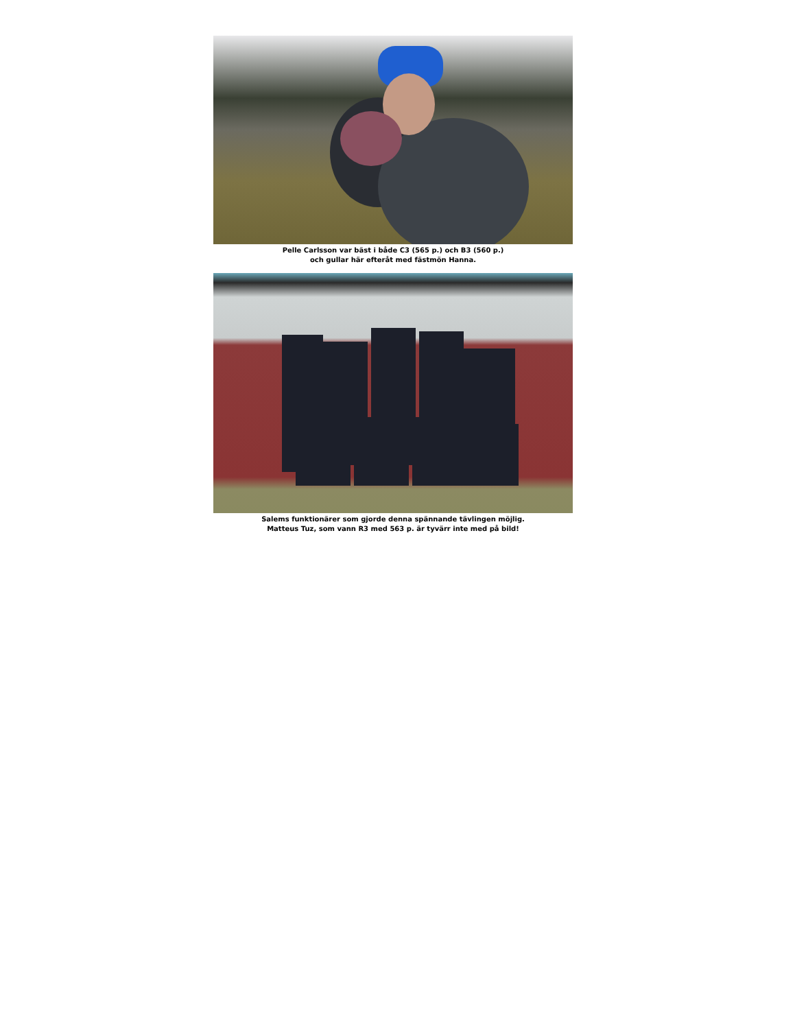Pelle Carlsson var bäst i både C3 (565 p.) och B3 (560 p.)
och gullar här efteråt med fästmön Hanna.
Salems funktionärer som gjorde denna spännande tävlingen möjlig.
Matteus Tuz, som vann R3 med 563 p. är tyvärr inte med på bild!